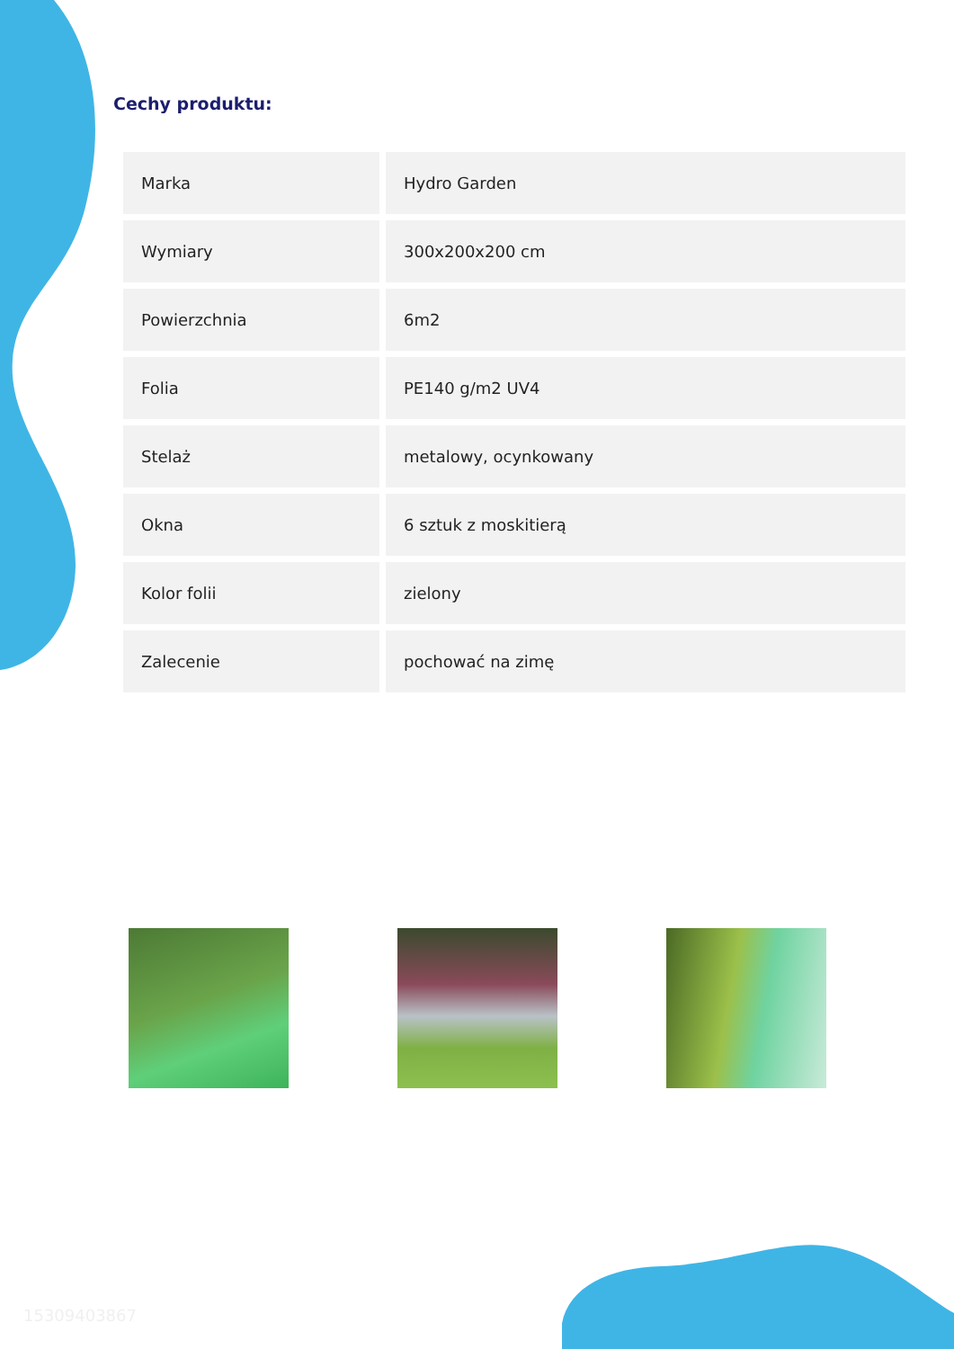Cechy produktu:
| Marka | Hydro Garden |
| Wymiary | 300x200x200 cm |
| Powierzchnia | 6m2 |
| Folia | PE140 g/m2 UV4 |
| Stelaż | metalowy, ocynkowany |
| Okna | 6 sztuk z moskitierą |
| Kolor folii | zielony |
| Zalecenie | pochować na zimę |
15309403867